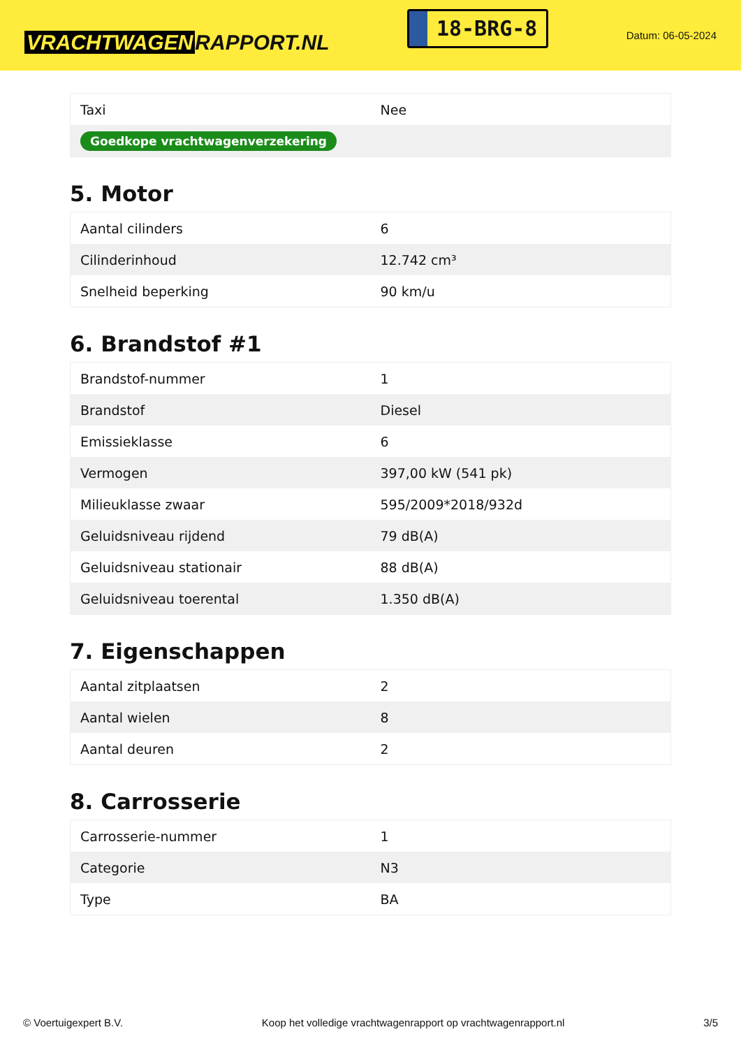VRACHTWAGEN RAPPORT.NL
18-BRG-8
Datum: 06-05-2024
| Taxi | Nee |
| Goedkope vrachtwagenverzekering | |
5. Motor
| Aantal cilinders | 6 |
| Cilinderinhoud | 12.742 cm³ |
| Snelheid beperking | 90 km/u |
6. Brandstof #1
| Brandstof-nummer | 1 |
| Brandstof | Diesel |
| Emissieklasse | 6 |
| Vermogen | 397,00 kW (541 pk) |
| Milieuklasse zwaar | 595/2009*2018/932d |
| Geluidsniveau rijdend | 79 dB(A) |
| Geluidsniveau stationair | 88 dB(A) |
| Geluidsniveau toerental | 1.350 dB(A) |
7. Eigenschappen
| Aantal zitplaatsen | 2 |
| Aantal wielen | 8 |
| Aantal deuren | 2 |
8. Carrosserie
| Carrosserie-nummer | 1 |
| Categorie | N3 |
| Type | BA |
© Voertuigexpert B.V. Koop het volledige vrachtwagenrapport op vrachtwagenrapport.nl 3/5